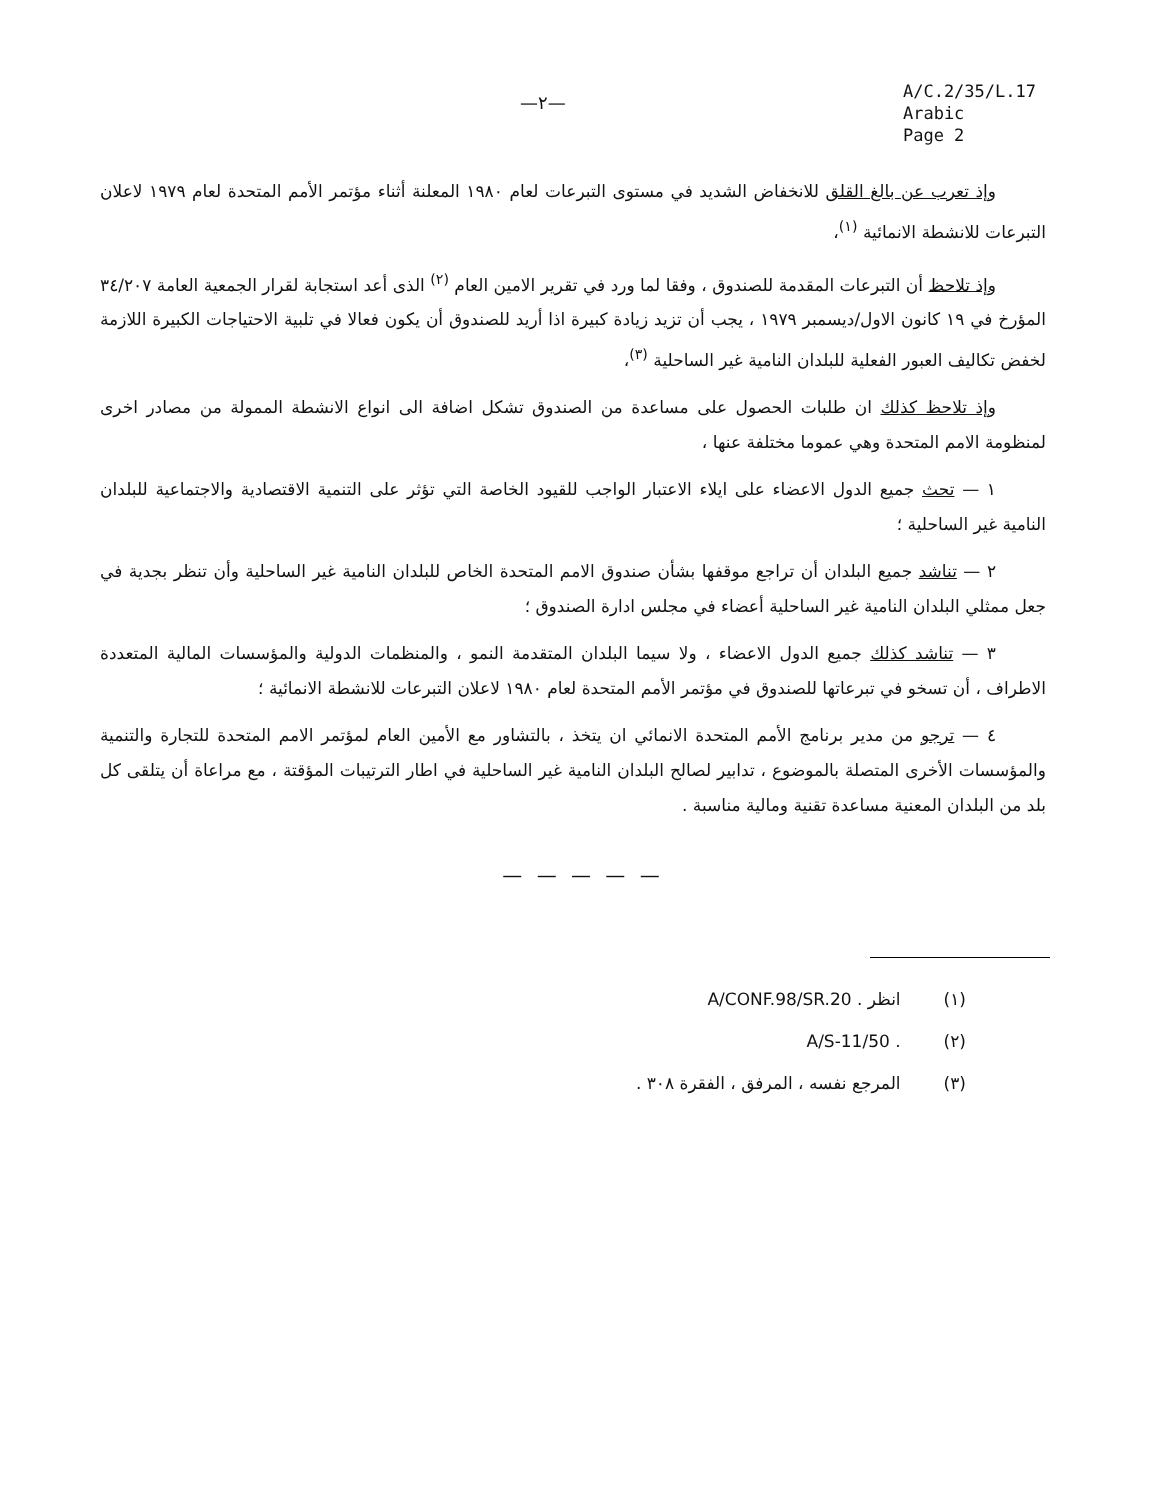—٢—
A/C.2/35/L.17
Arabic
Page 2
وإذ تعرب عن بالغ القلق للانخفاض الشديد في مستوى التبرعات لعام ١٩٨٠ المعلنة أثناء مؤتمر الأمم المتحدة لعام ١٩٧٩ لاعلان التبرعات للانشطة الانمائية <sup>(١)</sup>،
وإذ تلاحظ أن التبرعات المقدمة للصندوق ، وفقا لما ورد في تقرير الامين العام <sup>(٢)</sup> الذى أعد استجابة لقرار الجمعية العامة ٣٤/٢٠٧ المؤرخ في ١٩ كانون الاول/ديسمبر ١٩٧٩ ، يجب أن تزيد زيادة كبيرة اذا أريد للصندوق أن يكون فعالا في تلبية الاحتياجات الكبيرة اللازمة لخفض تكاليف العبور الفعلية للبلدان النامية غير الساحلية <sup>(٣)</sup>،
وإذ تلاحظ كذلك ان طلبات الحصول على مساعدة من الصندوق تشكل اضافة الى انواع الانشطة الممولة من مصادر اخرى لمنظومة الامم المتحدة وهي عموما مختلفة عنها ،
١ — تحث جميع الدول الاعضاء على ايلاء الاعتبار الواجب للقيود الخاصة التي تؤثر على التنمية الاقتصادية والاجتماعية للبلدان النامية غير الساحلية ؛
٢ — تناشد جميع البلدان أن تراجع موقفها بشأن صندوق الامم المتحدة الخاص للبلدان النامية غير الساحلية وأن تنظر بجدية في جعل ممثلي البلدان النامية غير الساحلية أعضاء في مجلس ادارة الصندوق ؛
٣ — تناشد كذلك جميع الدول الاعضاء ، ولا سيما البلدان المتقدمة النمو ، والمنظمات الدولية والمؤسسات المالية المتعددة الاطراف ، أن تسخو في تبرعاتها للصندوق في مؤتمر الأمم المتحدة لعام ١٩٨٠ لاعلان التبرعات للانشطة الانمائية ؛
٤ — ترجو من مدير برنامج الأمم المتحدة الانمائي ان يتخذ ، بالتشاور مع الأمين العام لمؤتمر الامم المتحدة للتجارة والتنمية والمؤسسات الأخرى المتصلة بالموضوع ، تدابير لصالح البلدان النامية غير الساحلية في اطار الترتيبات المؤقتة ، مع مراعاة أن يتلقى كل بلد من البلدان المعنية مساعدة تقنية ومالية مناسبة .
— — — — —
(١) انظر A/CONF.98/SR.20 .
(٢) A/S-11/50 .
(٣) المرجع نفسه ، المرفق ، الفقرة ٣٠٨ .